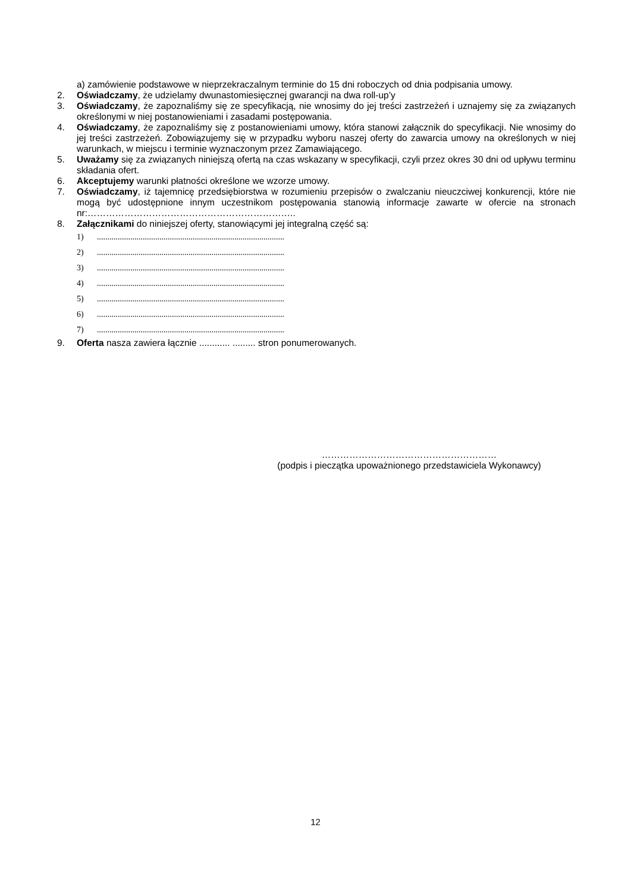a) zamówienie podstawowe w nieprzekraczalnym terminie do 15 dni roboczych od dnia podpisania umowy.
2. Oświadczamy, że udzielamy dwunastomiesięcznej gwarancji na dwa roll-up’y
3. Oświadczamy, że zapoznaliśmy się ze specyfikacją, nie wnosimy do jej treści zastrzeżeń i uznajemy się za związanych określonymi w niej postanowieniami i zasadami postępowania.
4. Oświadczamy, że zapoznaliśmy się z postanowieniami umowy, która stanowi załącznik do specyfikacji. Nie wnosimy do jej treści zastrzeżeń. Zobowiązujemy się w przypadku wyboru naszej oferty do zawarcia umowy na określonych w niej warunkach, w miejscu i terminie wyznaczonym przez Zamawiającego.
5. Uważamy się za związanych niniejszą ofertą na czas wskazany w specyfikacji, czyli przez okres 30 dni od upływu terminu składania ofert.
6. Akceptujemy warunki płatności określone we wzorze umowy.
7. Oświadczamy, iż tajemnicę przedsiębiorstwa w rozumieniu przepisów o zwalczaniu nieuczciwej konkurencji, które nie mogą być udostępnione innym uczestnikom postępowania stanowią informacje zawarte w ofercie na stronach nr:…………………………………………………………..
8. Załącznikami do niniejszej oferty, stanowiącymi jej integralną część są:
1)..........................................................................................
2)..........................................................................................
3)..........................................................................................
4)..........................................................................................
5)..........................................................................................
6)..........................................................................................
7)..........................................................................................
9. Oferta nasza zawiera łącznie ............ ......... stron ponumerowanych.
…………………………………………………
(podpis i pieczątka upoważnionego przedstawiciela Wykonawcy)
12